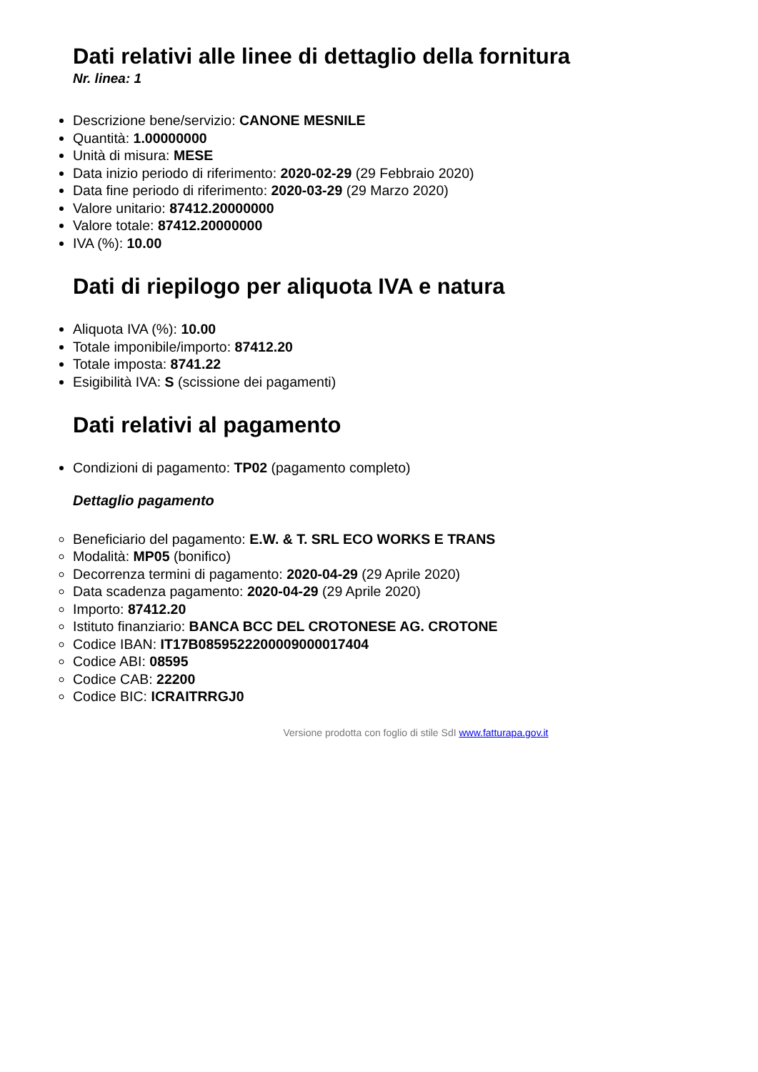Dati relativi alle linee di dettaglio della fornitura
Nr. linea: 1
Descrizione bene/servizio: CANONE MESNILE
Quantità: 1.00000000
Unità di misura: MESE
Data inizio periodo di riferimento: 2020-02-29 (29 Febbraio 2020)
Data fine periodo di riferimento: 2020-03-29 (29 Marzo 2020)
Valore unitario: 87412.20000000
Valore totale: 87412.20000000
IVA (%): 10.00
Dati di riepilogo per aliquota IVA e natura
Aliquota IVA (%): 10.00
Totale imponibile/importo: 87412.20
Totale imposta: 8741.22
Esigibilità IVA: S (scissione dei pagamenti)
Dati relativi al pagamento
Condizioni di pagamento: TP02 (pagamento completo)
Dettaglio pagamento
Beneficiario del pagamento: E.W. & T. SRL ECO WORKS E TRANS
Modalità: MP05 (bonifico)
Decorrenza termini di pagamento: 2020-04-29 (29 Aprile 2020)
Data scadenza pagamento: 2020-04-29 (29 Aprile 2020)
Importo: 87412.20
Istituto finanziario: BANCA BCC DEL CROTONESE AG. CROTONE
Codice IBAN: IT17B0859522200009000017404
Codice ABI: 08595
Codice CAB: 22200
Codice BIC: ICRAITRRGJ0
Versione prodotta con foglio di stile SdI www.fatturapa.gov.it